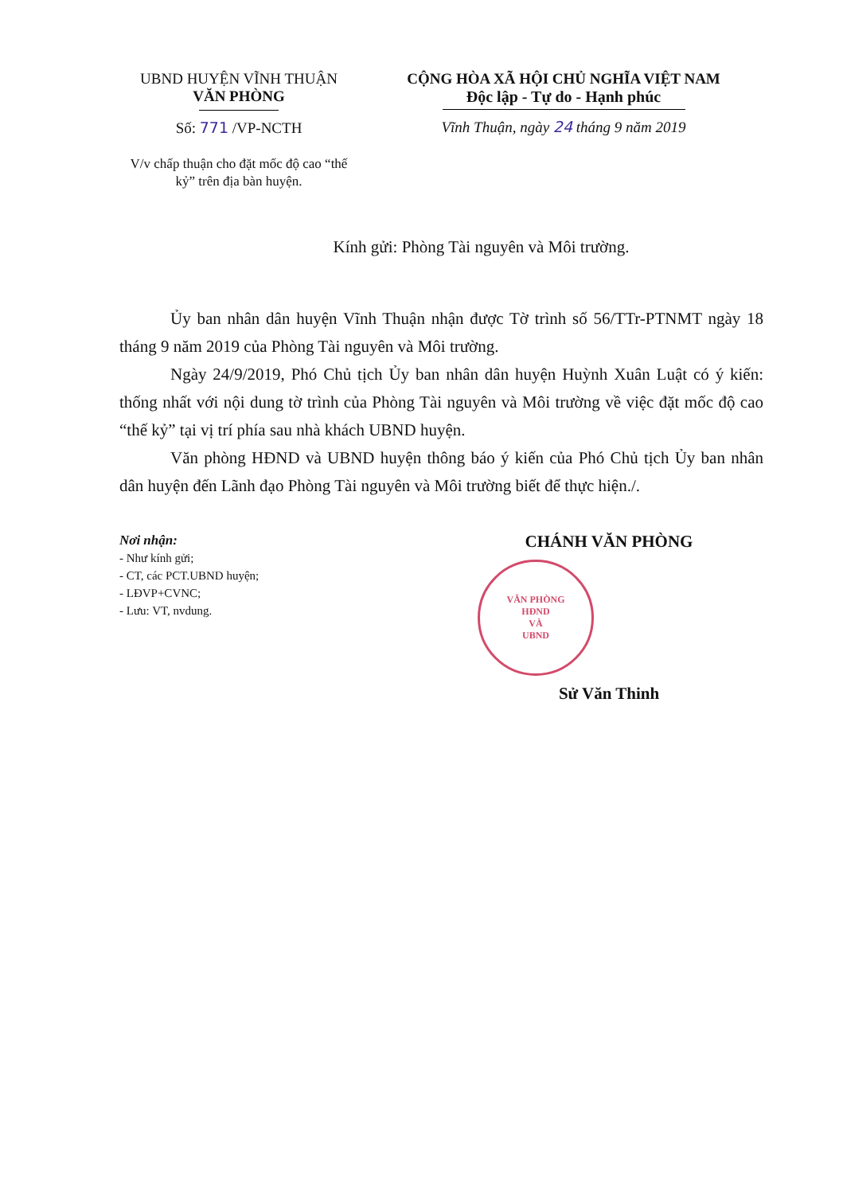UBND HUYỆN VĨNH THUẬN
VĂN PHÒNG
Số: 771 /VP-NCTH
V/v chấp thuận cho đặt mốc độ cao “thế kỷ” trên địa bàn huyện.
CỘNG HÒA XÃ HỘI CHỦ NGHĨA VIỆT NAM
Độc lập - Tự do - Hạnh phúc
Vĩnh Thuận, ngày 24 tháng 9 năm 2019
Kính gửi: Phòng Tài nguyên và Môi trường.
Ủy ban nhân dân huyện Vĩnh Thuận nhận được Tờ trình số 56/TTr-PTNMT ngày 18 tháng 9 năm 2019 của Phòng Tài nguyên và Môi trường.
Ngày 24/9/2019, Phó Chủ tịch Ủy ban nhân dân huyện Huỳnh Xuân Luật có ý kiến: thống nhất với nội dung tờ trình của Phòng Tài nguyên và Môi trường về việc đặt mốc độ cao “thế kỷ” tại vị trí phía sau nhà khách UBND huyện.
Văn phòng HĐND và UBND huyện thông báo ý kiến của Phó Chủ tịch Ủy ban nhân dân huyện đến Lãnh đạo Phòng Tài nguyên và Môi trường biết để thực hiện./.
Nơi nhận:
- Như kính gửi;
- CT, các PCT.UBND huyện;
- LĐVP+CVNC;
- Lưu: VT, nvdung.
CHÁNH VĂN PHÒNG
VĂN PHÒNG
HĐND
VÀ
UBND
Sử Văn Thinh